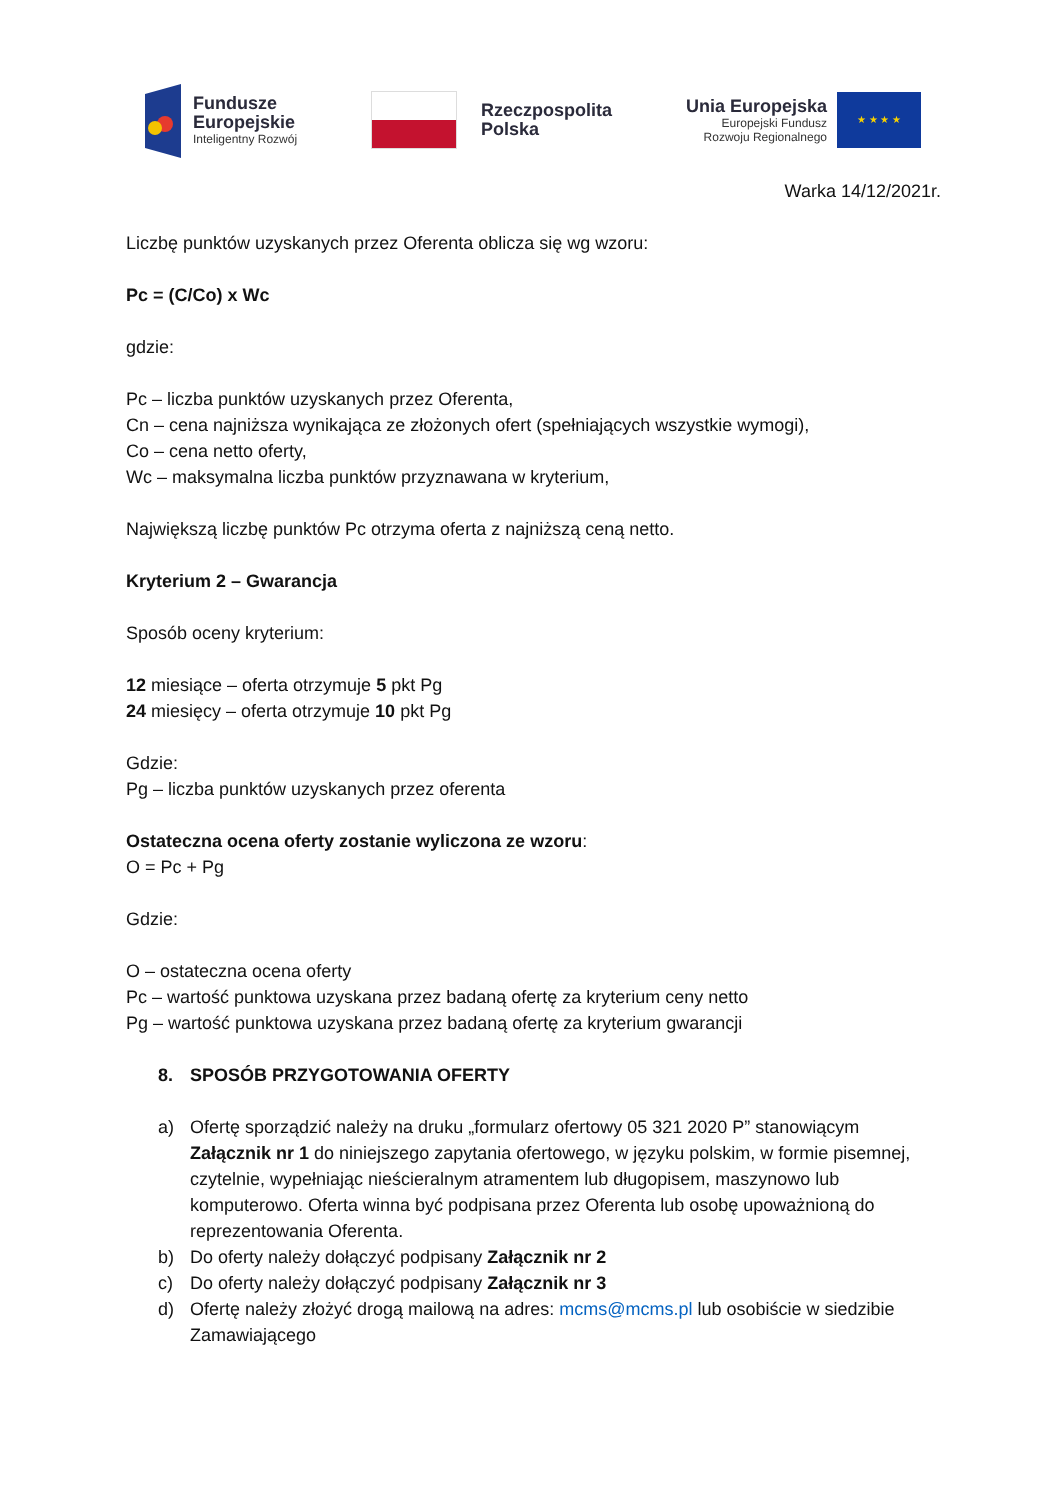Fundusze
Europejskie
Inteligentny Rozwój
Rzeczpospolita
Polska
Unia Europejska
Europejski Fundusz
Rozwoju Regionalnego
★ ★ ★ ★
Warka 14/12/2021r.
Liczbę punktów uzyskanych przez Oferenta oblicza się wg wzoru:
Pc = (C/Co) x Wc
gdzie:
Pc – liczba punktów uzyskanych przez Oferenta,
Cn – cena najniższa wynikająca ze złożonych ofert (spełniających wszystkie wymogi),
Co – cena netto oferty,
Wc – maksymalna liczba punktów przyznawana w kryterium,
Największą liczbę punktów Pc otrzyma oferta z najniższą ceną netto.
Kryterium 2 – Gwarancja
Sposób oceny kryterium:
12 miesiące – oferta otrzymuje 5 pkt Pg
24 miesięcy – oferta otrzymuje 10 pkt Pg
Gdzie:
Pg – liczba punktów uzyskanych przez oferenta
Ostateczna ocena oferty zostanie wyliczona ze wzoru:
O = Pc + Pg
Gdzie:
O – ostateczna ocena oferty
Pc – wartość punktowa uzyskana przez badaną ofertę za kryterium ceny netto
Pg – wartość punktowa uzyskana przez badaną ofertę za kryterium gwarancji
8. SPOSÓB PRZYGOTOWANIA OFERTY
a) Ofertę sporządzić należy na druku „formularz ofertowy 05 321 2020 P” stanowiącym Załącznik nr 1 do niniejszego zapytania ofertowego, w języku polskim, w formie pisemnej, czytelnie, wypełniając nieścieralnym atramentem lub długopisem, maszynowo lub komputerowo. Oferta winna być podpisana przez Oferenta lub osobę upoważnioną do reprezentowania Oferenta.
b) Do oferty należy dołączyć podpisany Załącznik nr 2
c) Do oferty należy dołączyć podpisany Załącznik nr 3
d) Ofertę należy złożyć drogą mailową na adres: mcms@mcms.pl lub osobiście w siedzibie Zamawiającego